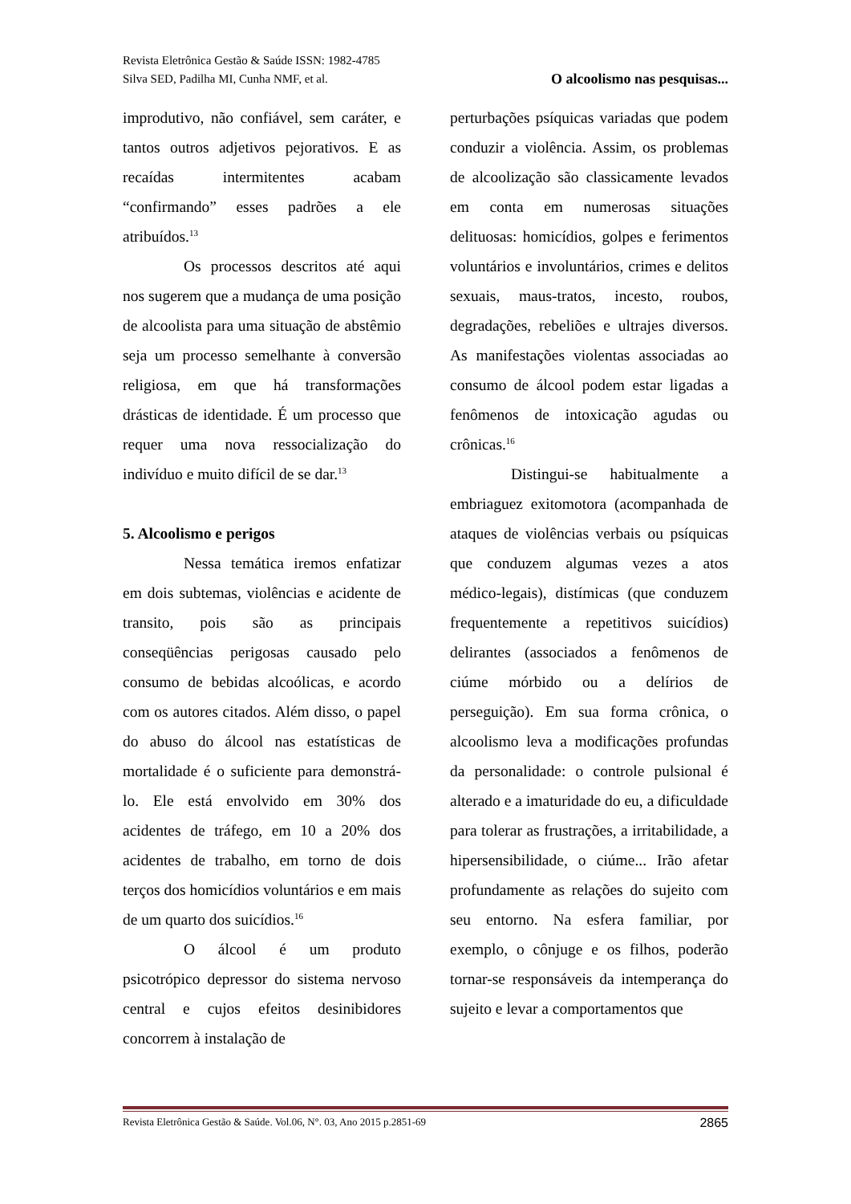Revista Eletrônica Gestão & Saúde ISSN: 1982-4785
Silva SED, Padilha MI, Cunha NMF, et al. O alcoolismo nas pesquisas...
improdutivo, não confiável, sem caráter, e tantos outros adjetivos pejorativos. E as recaídas intermitentes acabam “confirmando” esses padrões a ele atribuídos.<sup>13</sup>
Os processos descritos até aqui nos sugerem que a mudança de uma posição de alcoolista para uma situação de abstêmio seja um processo semelhante à conversão religiosa, em que há transformações drásticas de identidade. É um processo que requer uma nova ressocialização do indivíduo e muito difícil de se dar.<sup>13</sup>
5. Alcoolismo e perigos
Nessa temática iremos enfatizar em dois subtemas, violências e acidente de transito, pois são as principais conseqüências perigosas causado pelo consumo de bebidas alcoólicas, e acordo com os autores citados. Além disso, o papel do abuso do álcool nas estatísticas de mortalidade é o suficiente para demonstrá-lo. Ele está envolvido em 30% dos acidentes de tráfego, em 10 a 20% dos acidentes de trabalho, em torno de dois terços dos homicídios voluntários e em mais de um quarto dos suicídios.<sup>16</sup>
O álcool é um produto psicotrópico depressor do sistema nervoso central e cujos efeitos desinibidores concorrem à instalação de
perturbações psíquicas variadas que podem conduzir a violência. Assim, os problemas de alcoolização são classicamente levados em conta em numerosas situações delituosas: homicídios, golpes e ferimentos voluntários e involuntários, crimes e delitos sexuais, maus-tratos, incesto, roubos, degradações, rebeliões e ultrajes diversos. As manifestações violentas associadas ao consumo de álcool podem estar ligadas a fenômenos de intoxicação agudas ou crônicas.<sup>16</sup>
Distingui-se habitualmente a embriaguez exitomotora (acompanhada de ataques de violências verbais ou psíquicas que conduzem algumas vezes a atos médico-legais), distímicas (que conduzem frequentemente a repetitivos suicídios) delirantes (associados a fenômenos de ciúme mórbido ou a delírios de perseguição). Em sua forma crônica, o alcoolismo leva a modificações profundas da personalidade: o controle pulsional é alterado e a imaturidade do eu, a dificuldade para tolerar as frustrações, a irritabilidade, a hipersensibilidade, o ciúme... Irão afetar profundamente as relações do sujeito com seu entorno. Na esfera familiar, por exemplo, o cônjuge e os filhos, poderão tornar-se responsáveis da intemperança do sujeito e levar a comportamentos que
Revista Eletrônica Gestão & Saúde. Vol.06, N°. 03, Ano 2015 p.2851-69 2865